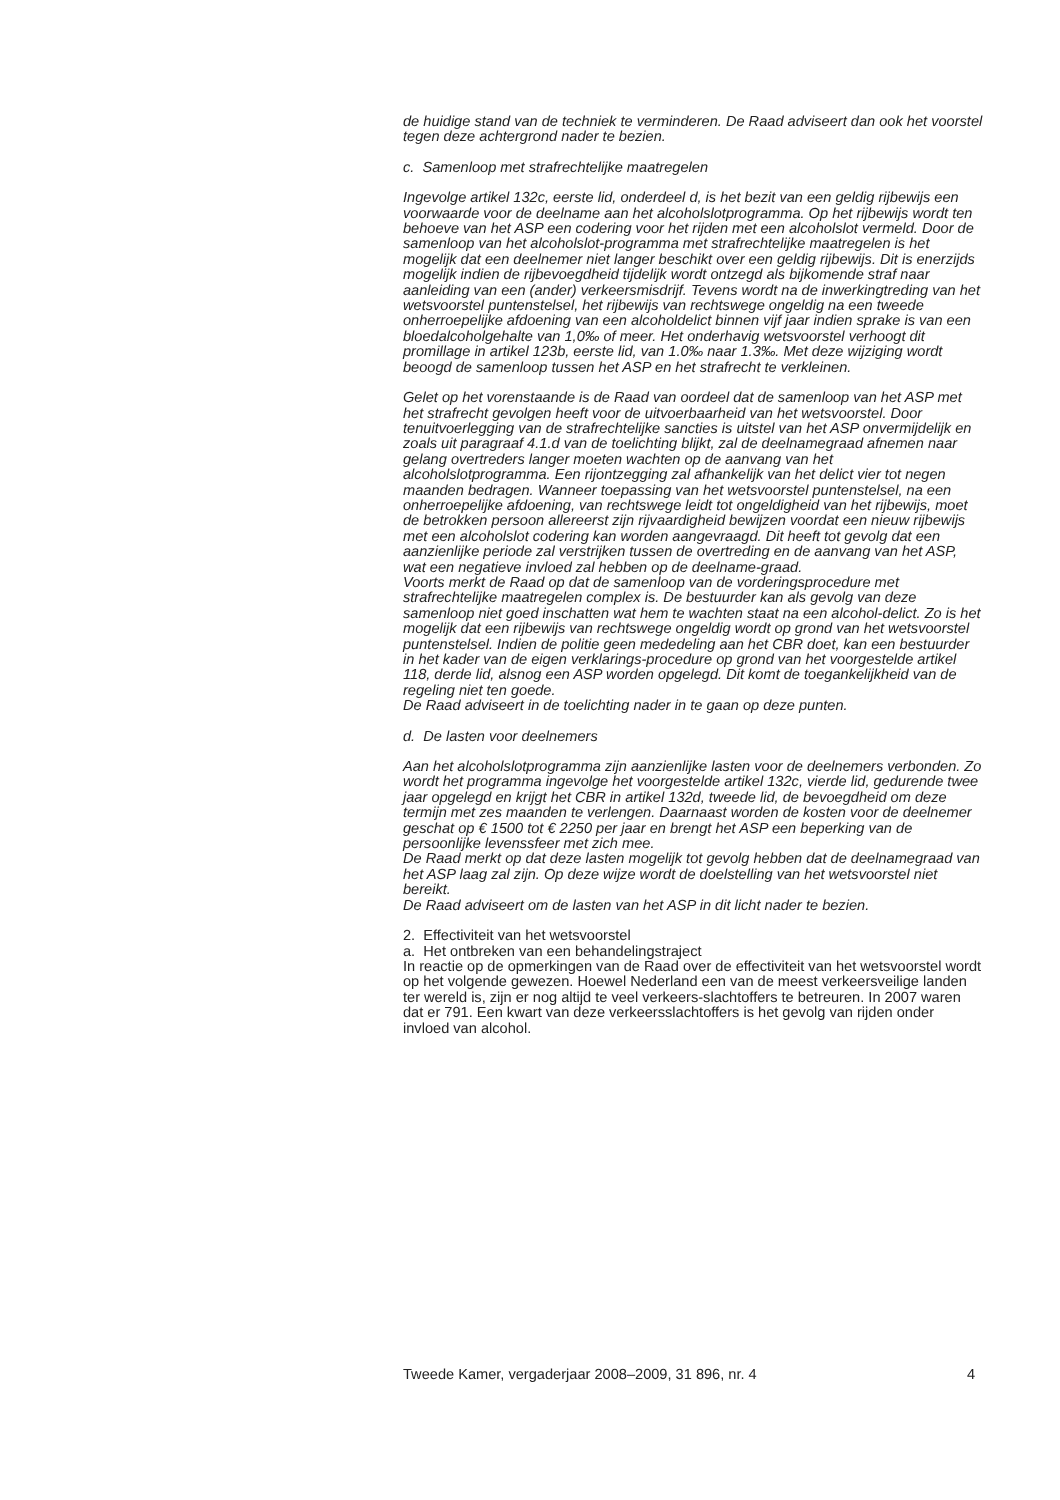de huidige stand van de techniek te verminderen. De Raad adviseert dan ook het voorstel tegen deze achtergrond nader te bezien.
c. Samenloop met strafrechtelijke maatregelen
Ingevolge artikel 132c, eerste lid, onderdeel d, is het bezit van een geldig rijbewijs een voorwaarde voor de deelname aan het alcoholslotprogramma. Op het rijbewijs wordt ten behoeve van het ASP een codering voor het rijden met een alcoholslot vermeld. Door de samenloop van het alcoholslot-programma met strafrechtelijke maatregelen is het mogelijk dat een deelnemer niet langer beschikt over een geldig rijbewijs. Dit is enerzijds mogelijk indien de rijbevoegdheid tijdelijk wordt ontzegd als bijkomende straf naar aanleiding van een (ander) verkeersmisdrijf. Tevens wordt na de inwerkingtreding van het wetsvoorstel puntenstelsel, het rijbewijs van rechtswege ongeldig na een tweede onherroepelijke afdoening van een alcoholdelict binnen vijf jaar indien sprake is van een bloedalcoholgehalte van 1,0‰ of meer. Het onderhavig wetsvoorstel verhoogt dit promillage in artikel 123b, eerste lid, van 1.0‰ naar 1.3‰. Met deze wijziging wordt beoogd de samenloop tussen het ASP en het strafrecht te verkleinen.
Gelet op het vorenstaande is de Raad van oordeel dat de samenloop van het ASP met het strafrecht gevolgen heeft voor de uitvoerbaarheid van het wetsvoorstel. Door tenuitvoerlegging van de strafrechtelijke sancties is uitstel van het ASP onvermijdelijk en zoals uit paragraaf 4.1.d van de toelichting blijkt, zal de deelnamegraad afnemen naar gelang overtreders langer moeten wachten op de aanvang van het alcoholslotprogramma. Een rijontzegging zal afhankelijk van het delict vier tot negen maanden bedragen. Wanneer toepassing van het wetsvoorstel puntenstelsel, na een onherroepelijke afdoening, van rechtswege leidt tot ongeldigheid van het rijbewijs, moet de betrokken persoon allereerst zijn rijvaardigheid bewijzen voordat een nieuw rijbewijs met een alcoholslot codering kan worden aangevraagd. Dit heeft tot gevolg dat een aanzienlijke periode zal verstrijken tussen de overtreding en de aanvang van het ASP, wat een negatieve invloed zal hebben op de deelname-graad.
Voorts merkt de Raad op dat de samenloop van de vorderingsprocedure met strafrechtelijke maatregelen complex is. De bestuurder kan als gevolg van deze samenloop niet goed inschatten wat hem te wachten staat na een alcohol-delict. Zo is het mogelijk dat een rijbewijs van rechtswege ongeldig wordt op grond van het wetsvoorstel puntenstelsel. Indien de politie geen mededeling aan het CBR doet, kan een bestuurder in het kader van de eigen verklarings-procedure op grond van het voorgestelde artikel 118, derde lid, alsnog een ASP worden opgelegd. Dit komt de toegankelijkheid van de regeling niet ten goede.
De Raad adviseert in de toelichting nader in te gaan op deze punten.
d. De lasten voor deelnemers
Aan het alcoholslotprogramma zijn aanzienlijke lasten voor de deelnemers verbonden. Zo wordt het programma ingevolge het voorgestelde artikel 132c, vierde lid, gedurende twee jaar opgelegd en krijgt het CBR in artikel 132d, tweede lid, de bevoegdheid om deze termijn met zes maanden te verlengen. Daarnaast worden de kosten voor de deelnemer geschat op € 1500 tot € 2250 per jaar en brengt het ASP een beperking van de persoonlijke levenssfeer met zich mee.
De Raad merkt op dat deze lasten mogelijk tot gevolg hebben dat de deelnamegraad van het ASP laag zal zijn. Op deze wijze wordt de doelstelling van het wetsvoorstel niet bereikt.
De Raad adviseert om de lasten van het ASP in dit licht nader te bezien.
2. Effectiviteit van het wetsvoorstel
a. Het ontbreken van een behandelingstraject
In reactie op de opmerkingen van de Raad over de effectiviteit van het wetsvoorstel wordt op het volgende gewezen. Hoewel Nederland een van de meest verkeersveilige landen ter wereld is, zijn er nog altijd te veel verkeers-slachtoffers te betreuren. In 2007 waren dat er 791. Een kwart van deze verkeersslachtoffers is het gevolg van rijden onder invloed van alcohol.
Tweede Kamer, vergaderjaar 2008–2009, 31 896, nr. 4 4